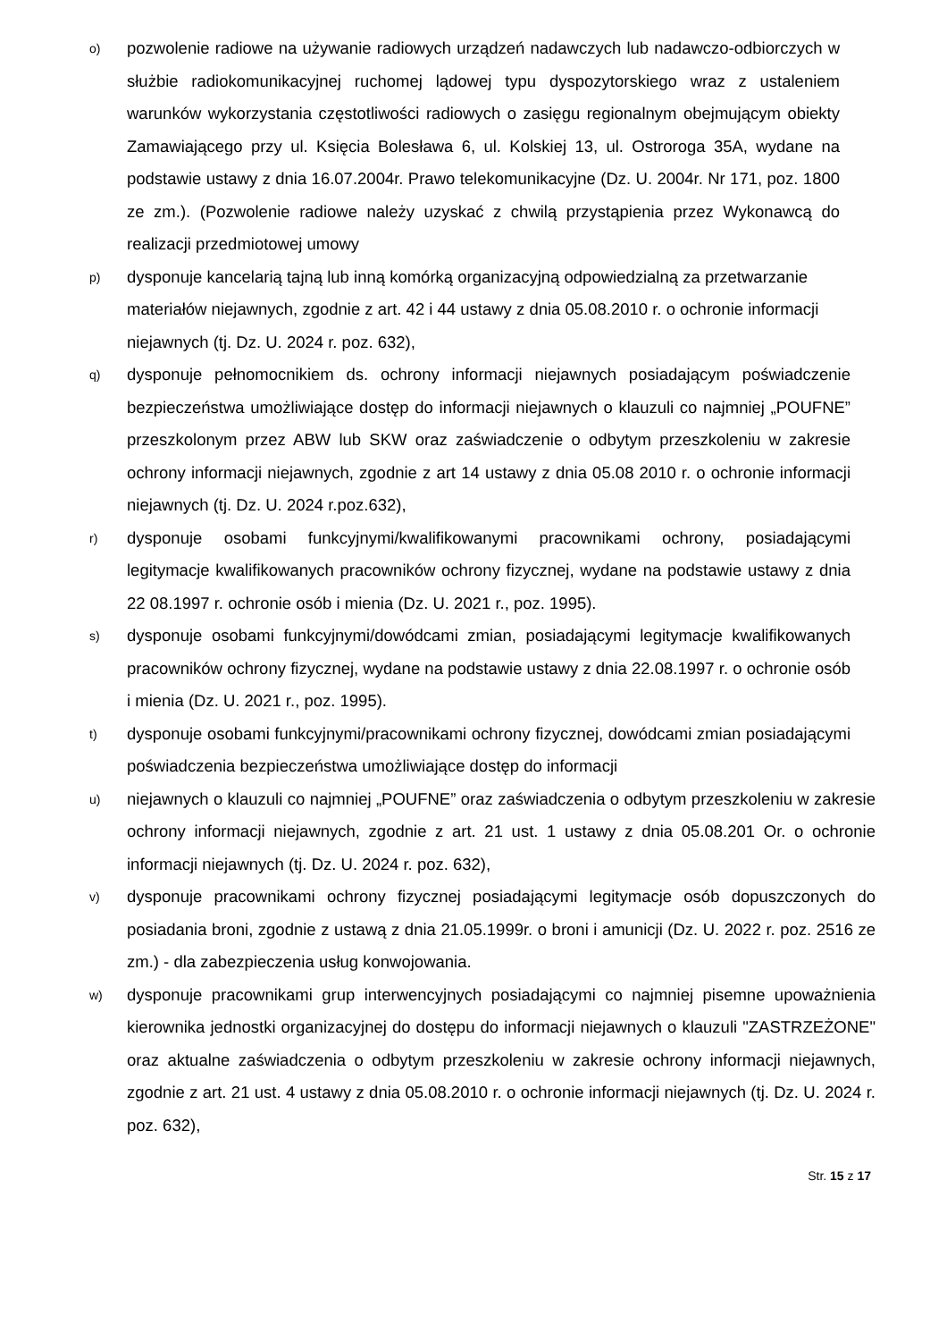o)
pozwolenie radiowe na używanie radiowych urządzeń nadawczych lub nadawczo-odbiorczych w służbie radiokomunikacyjnej ruchomej lądowej typu dyspozytorskiego wraz z ustaleniem warunków wykorzystania częstotliwości radiowych o zasięgu regionalnym obejmującym obiekty Zamawiającego przy ul. Księcia Bolesława 6, ul. Kolskiej 13, ul. Ostroroga 35A, wydane na podstawie ustawy z dnia 16.07.2004r. Prawo telekomunikacyjne (Dz. U. 2004r. Nr 171, poz. 1800 ze zm.). (Pozwolenie radiowe należy uzyskać z chwilą przystąpienia przez Wykonawcą do realizacji przedmiotowej umowy
p)
dysponuje kancelarią tajną lub inną komórką organizacyjną odpowiedzialną za przetwarzanie materiałów niejawnych, zgodnie z art. 42 i 44 ustawy z dnia 05.08.2010 r. o ochronie informacji niejawnych (tj. Dz. U. 2024 r. poz. 632),
q)
dysponuje pełnomocnikiem ds. ochrony informacji niejawnych posiadającym poświadczenie bezpieczeństwa umożliwiające dostęp do informacji niejawnych o klauzuli co najmniej „POUFNE” przeszkolonym przez ABW lub SKW oraz zaświadczenie o odbytym przeszkoleniu w zakresie ochrony informacji niejawnych, zgodnie z art 14 ustawy z dnia 05.08 2010 r. o ochronie informacji niejawnych (tj. Dz. U. 2024 r.poz.632),
r)
dysponuje osobami funkcyjnymi/kwalifikowanymi pracownikami ochrony, posiadającymi legitymacje kwalifikowanych pracowników ochrony fizycznej, wydane na podstawie ustawy z dnia 22 08.1997 r. ochronie osób i mienia (Dz. U. 2021 r., poz. 1995).
s)
dysponuje osobami funkcyjnymi/dowódcami zmian, posiadającymi legitymacje kwalifikowanych pracowników ochrony fizycznej, wydane na podstawie ustawy z dnia 22.08.1997 r. o ochronie osób i mienia (Dz. U. 2021 r., poz. 1995).
t)
dysponuje osobami funkcyjnymi/pracownikami ochrony fizycznej, dowódcami zmian posiadającymi poświadczenia bezpieczeństwa umożliwiające dostęp do informacji
u)
niejawnych o klauzuli co najmniej „POUFNE” oraz zaświadczenia o odbytym przeszkoleniu w zakresie ochrony informacji niejawnych, zgodnie z art. 21 ust. 1 ustawy z dnia 05.08.201 Or. o ochronie informacji niejawnych (tj. Dz. U. 2024 r. poz. 632),
v)
dysponuje pracownikami ochrony fizycznej posiadającymi legitymacje osób dopuszczonych do posiadania broni, zgodnie z ustawą z dnia 21.05.1999r. o broni i amunicji (Dz. U. 2022 r. poz. 2516 ze zm.) - dla zabezpieczenia usług konwojowania.
w)
dysponuje pracownikami grup interwencyjnych posiadającymi co najmniej pisemne upoważnienia kierownika jednostki organizacyjnej do dostępu do informacji niejawnych o klauzuli "ZASTRZEŻONE" oraz aktualne zaświadczenia o odbytym przeszkoleniu w zakresie ochrony informacji niejawnych, zgodnie z art. 21 ust. 4 ustawy z dnia 05.08.2010 r. o ochronie informacji niejawnych (tj. Dz. U. 2024 r. poz. 632),
Str. 15 z 17